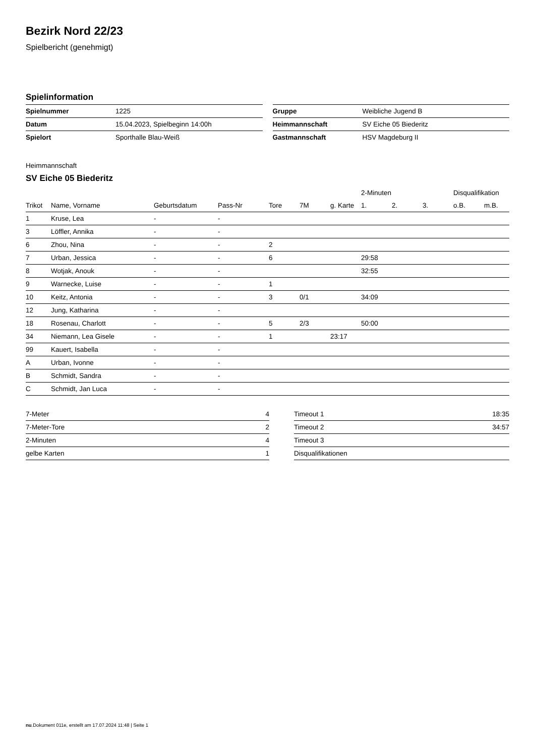Bezirk Nord 22/23
Spielbericht (genehmigt)
Spielinformation
| Spielnummer | 1225 |
| Datum | 15.04.2023, Spielbeginn 14:00h |
| Spielort | Sporthalle Blau-Weiß |
| Gruppe | Weibliche Jugend B |
| Heimmannschaft | SV Eiche 05 Biederitz |
| Gastmannschaft | HSV Magdeburg II |
Heimmannschaft
SV Eiche 05 Biederitz
| | | | | | | | 2-Minuten | | | Disqualifikation | |
| --- | --- | --- | --- | --- | --- | --- | --- | --- | --- | --- | --- |
| Trikot | Name, Vorname | Geburtsdatum | Pass-Nr | Tore | 7M | g. Karte | 1. | 2. | 3. | o.B. | m.B. |
| 1 | Kruse, Lea | - | - | | | | | | | | |
| 3 | Löffler, Annika | - | - | | | | | | | | |
| 6 | Zhou, Nina | - | - | 2 | | | | | | | |
| 7 | Urban, Jessica | - | - | 6 | | | 29:58 | | | | |
| 8 | Wotjak, Anouk | - | - | | | | 32:55 | | | | |
| 9 | Warnecke, Luise | - | - | 1 | | | | | | | |
| 10 | Keitz, Antonia | - | - | 3 | 0/1 | | 34:09 | | | | |
| 12 | Jung, Katharina | - | - | | | | | | | | |
| 18 | Rosenau, Charlott | - | - | 5 | 2/3 | | 50:00 | | | | |
| 34 | Niemann, Lea Gisele | - | - | 1 | | 23:17 | | | | | |
| 99 | Kauert, Isabella | - | - | | | | | | | | |
| A | Urban, Ivonne | - | - | | | | | | | | |
| B | Schmidt, Sandra | - | - | | | | | | | | |
| C | Schmidt, Jan Luca | - | - | | | | | | | | |
| 7-Meter | 4 |
| 7-Meter-Tore | 2 |
| 2-Minuten | 4 |
| gelbe Karten | 1 |
| Timeout 1 | 18:35 |
| Timeout 2 | 34:57 |
| Timeout 3 | |
| Disqualifikationen | |
nu.Dokument 011e, erstellt am 17.07.2024 11:48 | Seite 1